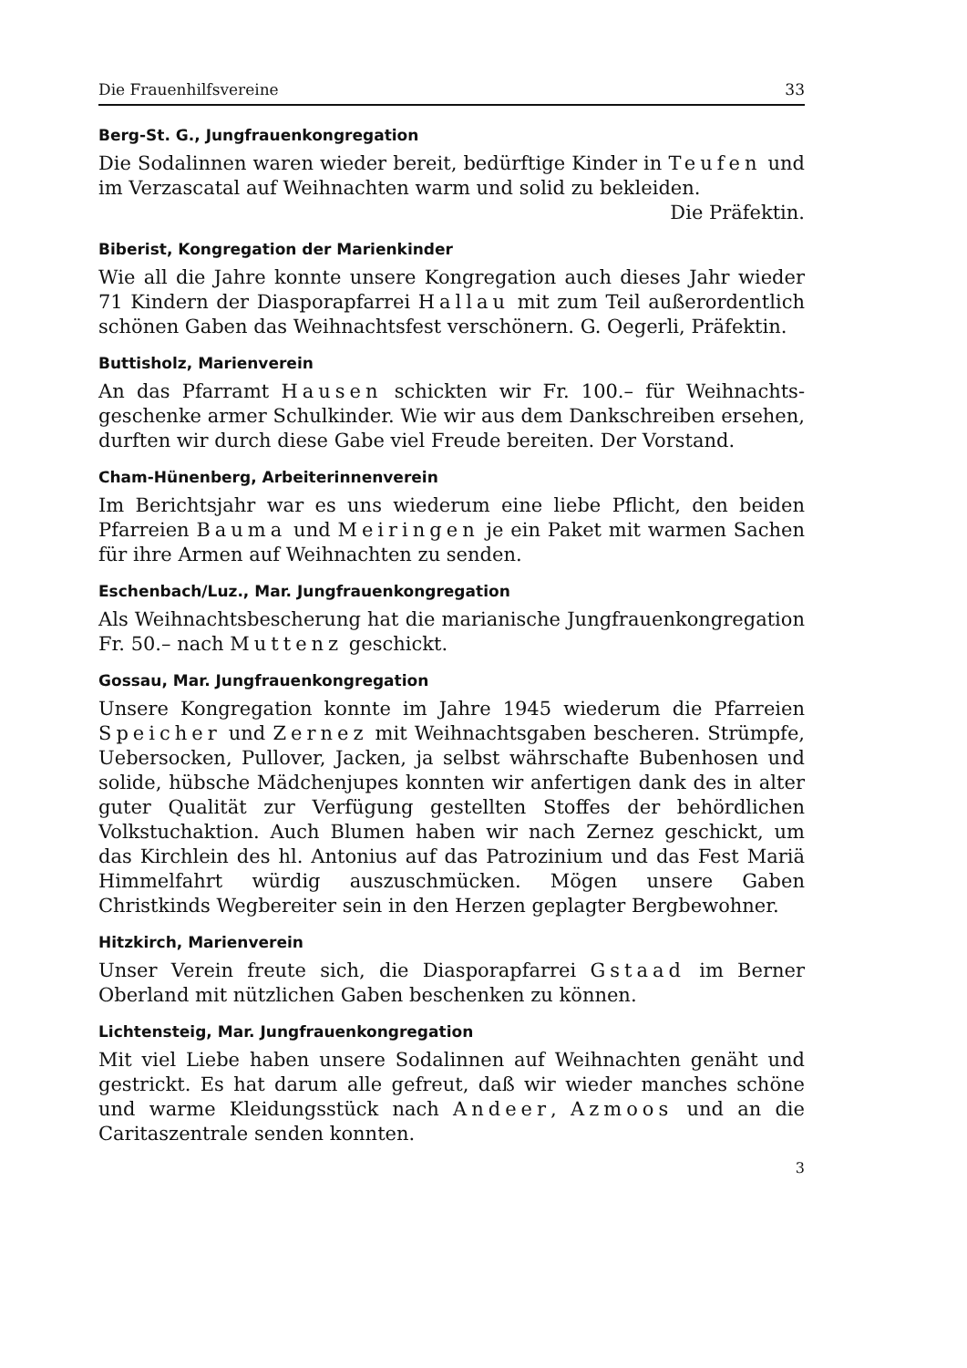Die Frauenhilfsvereine 33
Berg-St. G., Jungfrauenkongregation
Die Sodalinnen waren wieder bereit, bedürftige Kinder in Teufen und im Verzascatal auf Weihnachten warm und solid zu bekleiden.
Die Präfektin.
Biberist, Kongregation der Marienkinder
Wie all die Jahre konnte unsere Kongregation auch dieses Jahr wieder 71 Kindern der Diasporapfarrei Hallau mit zum Teil außerordentlich schönen Gaben das Weihnachtsfest verschönern. G. Oegerli, Präfektin.
Buttisholz, Marienverein
An das Pfarramt Hausen schickten wir Fr. 100.– für Weihnachts­geschenke armer Schulkinder. Wie wir aus dem Dankschreiben ersehen, durften wir durch diese Gabe viel Freude bereiten. Der Vorstand.
Cham-Hünenberg, Arbeiterinnenverein
Im Berichtsjahr war es uns wiederum eine liebe Pflicht, den beiden Pfarreien Bauma und Meiringen je ein Paket mit warmen Sachen für ihre Armen auf Weihnachten zu senden.
Eschenbach/Luz., Mar. Jungfrauenkongregation
Als Weihnachtsbescherung hat die marianische Jungfrauenkongregation Fr. 50.– nach Muttenz geschickt.
Gossau, Mar. Jungfrauenkongregation
Unsere Kongregation konnte im Jahre 1945 wiederum die Pfarreien Speicher und Zernez mit Weihnachtsgaben bescheren. Strümpfe, Uebersocken, Pullover, Jacken, ja selbst währschafte Bubenhosen und solide, hübsche Mädchenjupes konnten wir anfertigen dank des in alter guter Qualität zur Verfügung gestellten Stoffes der behördlichen Volkstuch­aktion. Auch Blumen haben wir nach Zernez geschickt, um das Kirchlein des hl. Antonius auf das Patrozinium und das Fest Mariä Himmelfahrt würdig auszuschmücken. Mögen unsere Gaben Christkinds Wegbereiter sein in den Herzen geplagter Bergbewohner.
Hitzkirch, Marienverein
Unser Verein freute sich, die Diasporapfarrei Gstaad im Berner Oberland mit nützlichen Gaben beschenken zu können.
Lichtensteig, Mar. Jungfrauenkongregation
Mit viel Liebe haben unsere Sodalinnen auf Weihnachten genäht und gestrickt. Es hat darum alle gefreut, daß wir wieder manches schöne und warme Kleidungsstück nach Andeer, Azmoos und an die Caritas­zentrale senden konnten.
3